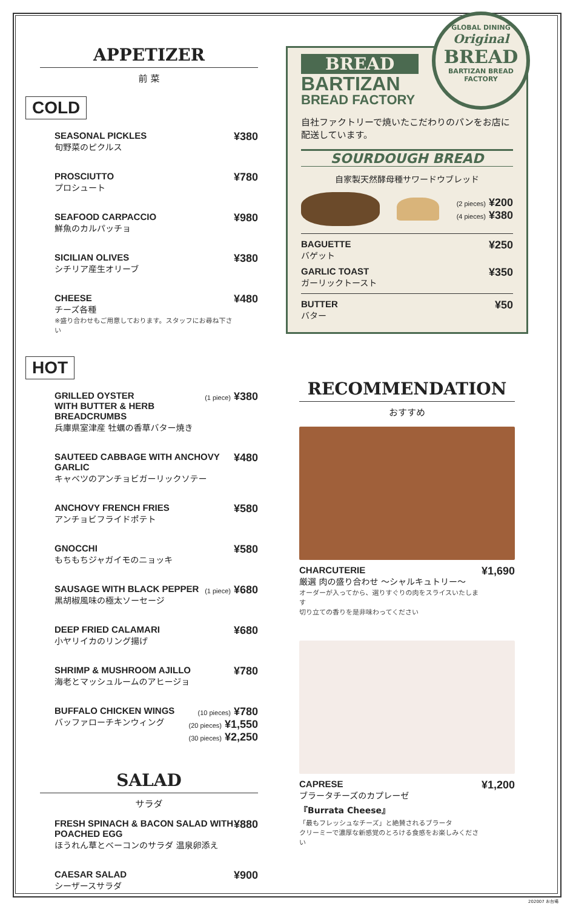APPETIZER
前 菜
COLD
SEASONAL PICKLES
旬野菜のピクルス
¥380
PROSCIUTTO
プロシュート
¥780
SEAFOOD CARPACCIO
鮮魚のカルパッチョ
¥980
SICILIAN OLIVES
シチリア産生オリーブ
¥380
CHEESE
チーズ各種
※盛り合わせもご用意しております。スタッフにお尋ね下さい
¥480
HOT
GRILLED OYSTER
WITH BUTTER & HERB BREADCRUMBS
兵庫県室津産 牡蠣の香草バター焼き
(1 piece) ¥380
SAUTEED CABBAGE WITH ANCHOVY GARLIC
キャベツのアンチョビガーリックソテー
¥480
ANCHOVY FRENCH FRIES
アンチョビフライドポテト
¥580
GNOCCHI
もちもちジャガイモのニョッキ
¥580
SAUSAGE WITH BLACK PEPPER
黒胡椒風味の極太ソーセージ
(1 piece) ¥680
DEEP FRIED CALAMARI
小ヤリイカのリング揚げ
¥680
SHRIMP & MUSHROOM AJILLO
海老とマッシュルームのアヒージョ
¥780
BUFFALO CHICKEN WINGS
バッファローチキンウィング
(10 pieces) ¥780
(20 pieces) ¥1,550
(30 pieces) ¥2,250
SALAD
サラダ
FRESH SPINACH & BACON SALAD WITH POACHED EGG
ほうれん草とベーコンのサラダ 温泉卵添え
¥880
CAESAR SALAD
シーザースサラダ
¥900
GLOBAL DINING
Original
BREAD
BARTIZAN BREAD FACTORY
BREAD
BARTIZAN
BREAD FACTORY
自社ファクトリーで焼いたこだわりのパンをお店に配送しています。
SOURDOUGH BREAD
自家製天然酵母種サワードウブレッド
(2 pieces) ¥200
(4 pieces) ¥380
BAGUETTE
バゲット
¥250
GARLIC TOAST
ガーリックトースト
¥350
BUTTER
バター
¥50
RECOMMENDATION
おすすめ
CHARCUTERIE
厳選 肉の盛り合わせ ～シャルキュトリー～
オーダーが入ってから、選りすぐりの肉をスライスいたします
切り立ての香りを是非味わってください
¥1,690
CAPRESE
ブラータチーズのカプレーゼ
『Burrata Cheese』
「最もフレッシュなチーズ」と絶賛されるブラータ
クリーミーで濃厚な新感覚のとろける食感をお楽しみください
¥1,200
202007 お台場